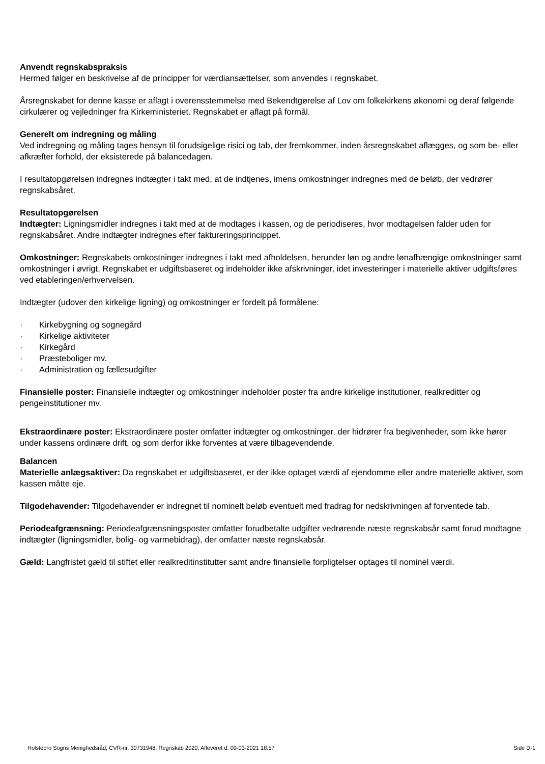Anvendt regnskabspraksis
Hermed følger en beskrivelse af de principper for værdiansættelser, som anvendes i regnskabet.
Årsregnskabet for denne kasse er aflagt i overensstemmelse med Bekendtgørelse af Lov om folkekirkens økonomi og deraf følgende cirkulærer og vejledninger fra Kirkeministeriet. Regnskabet er aflagt på formål.
Generelt om indregning og måling
Ved indregning og måling tages hensyn til forudsigelige risici og tab, der fremkommer, inden årsregnskabet aflægges, og som be- eller afkræfter forhold, der eksisterede på balancedagen.
I resultatopgørelsen indregnes indtægter i takt med, at de indtjenes, imens omkostninger indregnes med de beløb, der vedrører regnskabsåret.
Resultatopgørelsen
Indtægter: Ligningsmidler indregnes i takt med at de modtages i kassen, og de periodiseres, hvor modtagelsen falder uden for regnskabsåret. Andre indtægter indregnes efter faktureringsprincippet.
Omkostninger: Regnskabets omkostninger indregnes i takt med afholdelsen, herunder løn og andre lønafhængige omkostninger samt omkostninger i øvrigt. Regnskabet er udgiftsbaseret og indeholder ikke afskrivninger, idet investeringer i materielle aktiver udgiftsføres ved etableringen/erhvervelsen.
Indtægter (udover den kirkelige ligning) og omkostninger er fordelt på formålene:
· Kirkebygning og sognegård
· Kirkelige aktiviteter
· Kirkegård
· Præsteboliger mv.
· Administration og fællesudgifter
Finansielle poster: Finansielle indtægter og omkostninger indeholder poster fra andre kirkelige institutioner, realkreditter og pengeinstitutioner mv.
Ekstraordinære poster: Ekstraordinære poster omfatter indtægter og omkostninger, der hidrører fra begivenheder, som ikke hører under kassens ordinære drift, og som derfor ikke forventes at være tilbagevendende.
Balancen
Materielle anlægsaktiver: Da regnskabet er udgiftsbaseret, er der ikke optaget værdi af ejendomme eller andre materielle aktiver, som kassen måtte eje.
Tilgodehavender: Tilgodehavender er indregnet til nominelt beløb eventuelt med fradrag for nedskrivningen af forventede tab.
Periodeafgrænsning: Periodeafgrænsningsposter omfatter forudbetalte udgifter vedrørende næste regnskabsår samt forud modtagne indtægter (ligningsmidler, bolig- og varmebidrag), der omfatter næste regnskabsår.
Gæld: Langfristet gæld til stiftet eller realkreditinstitutter samt andre finansielle forpligtelser optages til nominel værdi.
Holstebro Sogns Menighedsråd, CVR-nr. 30731948, Regnskab 2020, Afleveret d. 09-03-2021 18:57 Side D-1